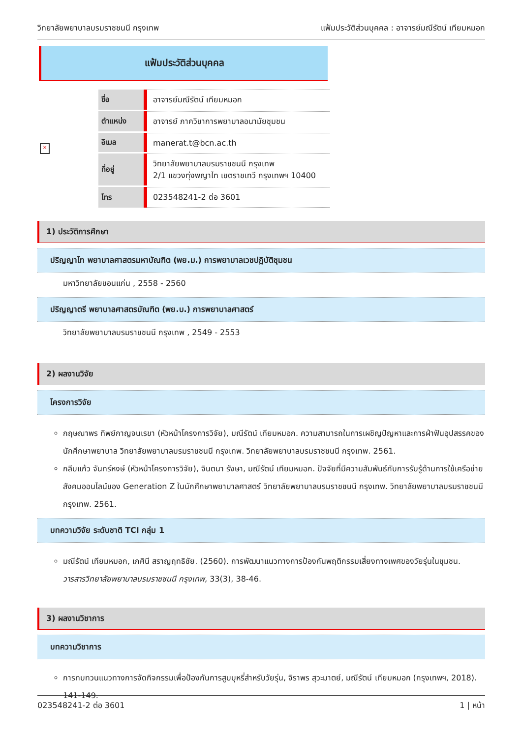วิทยาลัยพยาบาลบรมราชชนนี กรุงเทพ แฟ้มประวัติส่วนบุคคล : อาจารย์มณีรัตน์ เทียมหมอก
แฟ้มประวัติส่วนบุคคล
×
| ชื่อ | อาจารย์มณีรัตน์ เทียมหมอก |
| ตำแหน่ง | อาจารย์ ภาควิชาการพยาบาลอนามัยชุมชน |
| อีเมล | manerat.t@bcn.ac.th |
| ที่อยู่ | วิทยาลัยพยาบาลบรมราชชนนี กรุงเทพ 2/1 แขวงทุ่งพญาไท เขตราชเทวี กรุงเทพฯ 10400 |
| โทร | 023548241-2 ต่อ 3601 |
1) ประวัติการศึกษา
ปริญญาโท พยาบาลศาสตรมหาบัณฑิต (พย.ม.) การพยาบาลเวชปฏิบัติชุมชน
มหาวิทยาลัยขอนแก่น , 2558 - 2560
ปริญญาตรี พยาบาลศาสตรบัณฑิต (พย.บ.) การพยาบาลศาสตร์
วิทยาลัยพยาบาลบรมราชชนนี กรุงเทพ , 2549 - 2553
2) ผลงานวิจัย
โครงการวิจัย
กฤษณาพร ทิพย์กาญจนเรขา (หัวหน้าโครงการวิจัย), มณีรัตน์ เทียมหมอก. ความสามารถในการเผชิญปัญหาและการฝ่าฟันอุปสรรคของนักศึกษาพยาบาล วิทยาลัยพยาบาลบรมราชชนนี กรุงเทพ. วิทยาลัยพยาบาลบรมราชชนนี กรุงเทพ. 2561.
กลีบแก้ว จันทร์หงษ์ (หัวหน้าโครงการวิจัย), จินตนา รังษา, มณีรัตน์ เทียมหมอก. ปัจจัยที่มีความสัมพันธ์กับการรับรู้ด้านการใช้เครือข่ายสังคมออนไลน์ของ Generation Z ในนักศึกษาพยาบาลศาสตร์ วิทยาลัยพยาบาลบรมราชชนนี กรุงเทพ. วิทยาลัยพยาบาลบรมราชชนนี กรุงเทพ. 2561.
บทความวิจัย ระดับชาติ TCI กลุ่ม 1
มณีรัตน์ เทียมหมอก, เกศินี สราญฤทธิชัย. (2560). การพัฒนาแนวทางการป้องกันพฤติกรรมเสี่ยงทางเพศของวัยรุ่นในชุมชน. วารสารวิทยาลัยพยาบาลบรมราชชนนี กรุงเทพ, 33(3), 38-46.
3) ผลงานวิชาการ
บทความวิชาการ
การทบทวนแนวทางการจัดกิจกรรมเพื่อป้องกันการสูบบุหรี่สำหรับวัยรุ่น, จิราพร สุวะมาตย์, มณีรัตน์ เทียมหมอก (กรุงเทพฯ, 2018). 141-149.
023548241-2 ต่อ 3601 1 | หน้า